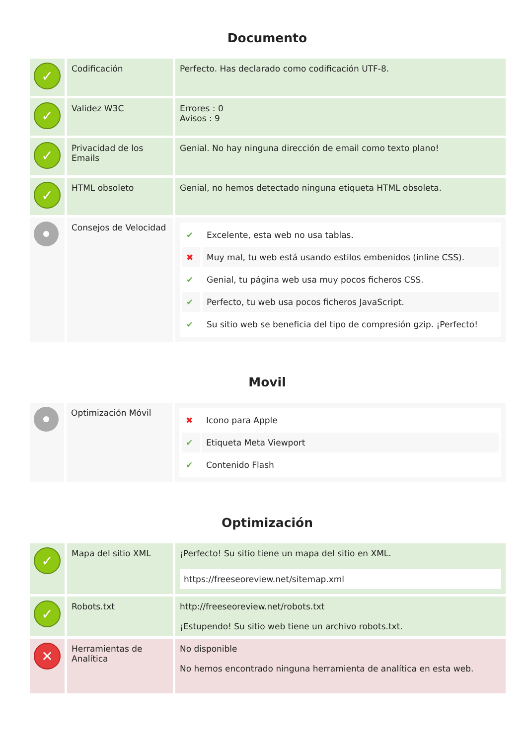Documento
| ✓ | Codificación | Perfecto. Has declarado como codificación UTF-8. |
| ✓ | Validez W3C | Errores : 0 Avisos : 9 |
| ✓ | Privacidad de los Emails | Genial. No hay ninguna dirección de email como texto plano! |
| ✓ | HTML obsoleto | Genial, no hemos detectado ninguna etiqueta HTML obsoleta. |
| | Consejos de Velocidad | / ✔ / Excelente, esta web no usa tablas. / / ✖ / Muy mal, tu web está usando estilos embenidos (inline CSS). / / ✔ / Genial, tu página web usa muy pocos ficheros CSS. / / ✔ / Perfecto, tu web usa pocos ficheros JavaScript. / / ✔ / Su sitio web se beneficia del tipo de compresión gzip. ¡Perfecto! / |
Movil
| | Optimización Móvil | / ✖ / Icono para Apple / / ✔ / Etiqueta Meta Viewport / / ✔ / Contenido Flash / |
Optimización
| ✓ | Mapa del sitio XML | ¡Perfecto! Su sitio tiene un mapa del sitio en XML. https://freeseoreview.net/sitemap.xml |
| ✓ | Robots.txt | http://freeseoreview.net/robots.txt ¡Estupendo! Su sitio web tiene un archivo robots.txt. |
| ✕ | Herramientas de Analítica | No disponible No hemos encontrado ninguna herramienta de analítica en esta web. |